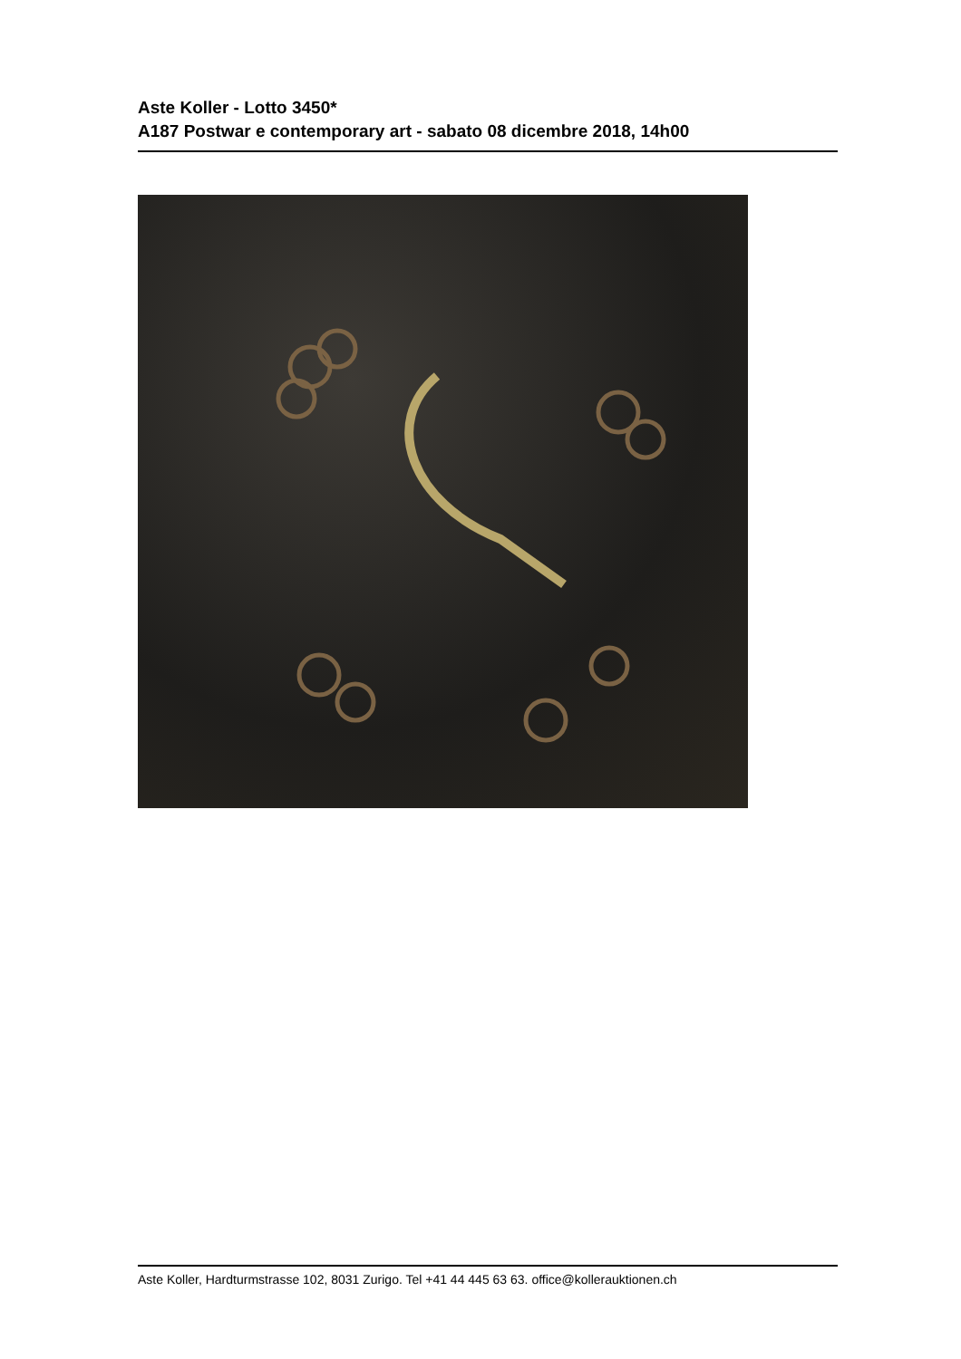Aste Koller - Lotto 3450*
A187 Postwar e contemporary art - sabato 08 dicembre 2018, 14h00
Aste Koller, Hardturmstrasse 102, 8031 Zurigo. Tel +41 44 445 63 63. office@kollerauktionen.ch